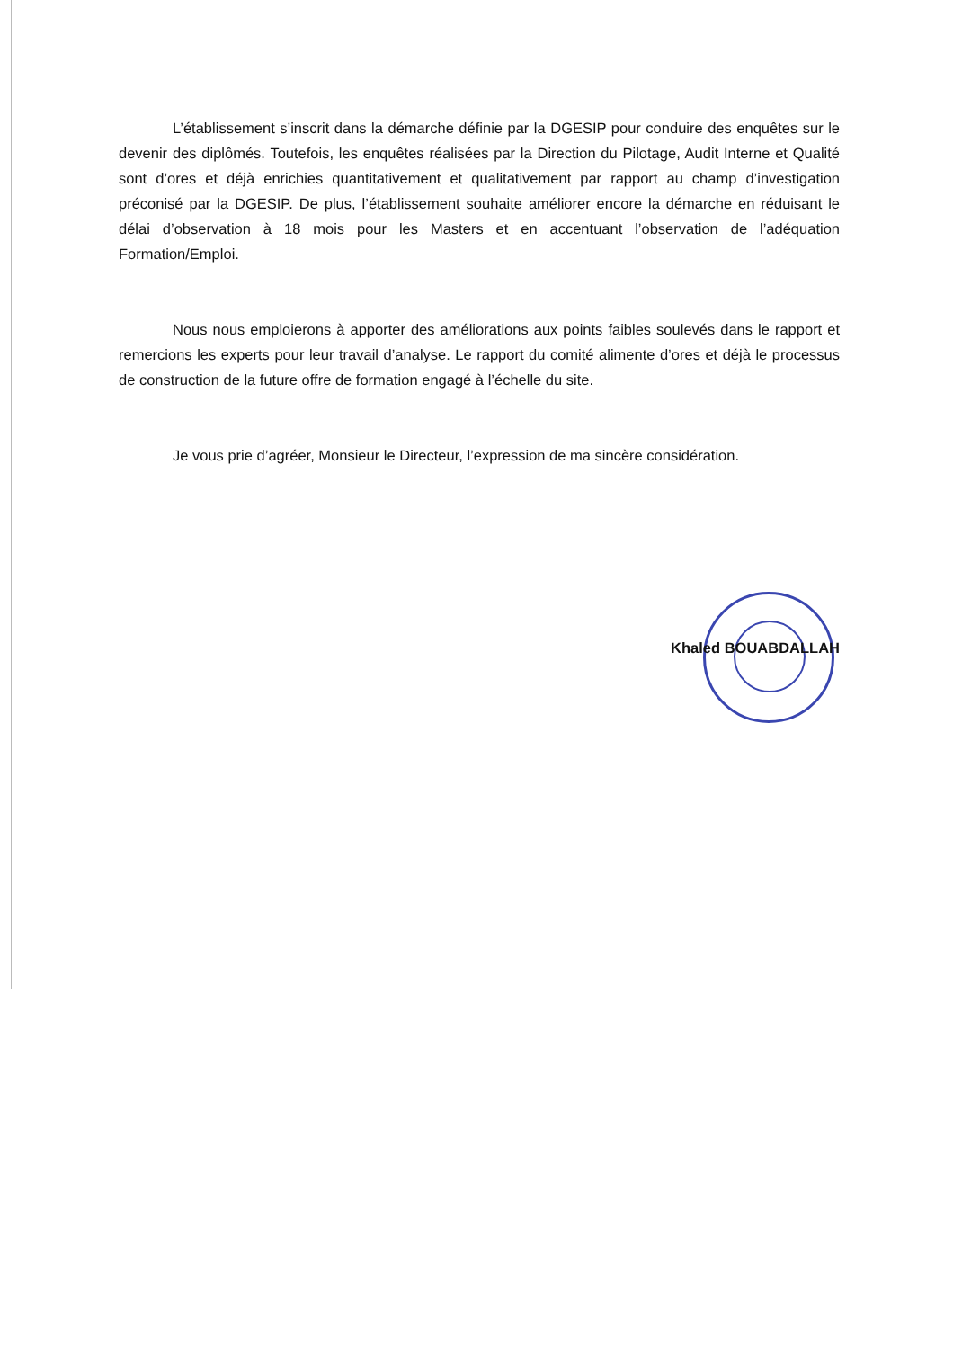L’établissement s’inscrit dans la démarche définie par la DGESIP pour conduire des enquêtes sur le devenir des diplômés. Toutefois, les enquêtes réalisées par la Direction du Pilotage, Audit Interne et Qualité sont d’ores et déjà enrichies quantitativement et qualitativement par rapport au champ d’investigation préconisé par la DGESIP. De plus, l’établissement souhaite améliorer encore la démarche en réduisant le délai d’observation à 18 mois pour les Masters et en accentuant l’observation de l’adéquation Formation/Emploi.
Nous nous emploierons à apporter des améliorations aux points faibles soulevés dans le rapport et remercions les experts pour leur travail d’analyse. Le rapport du comité alimente d’ores et déjà le processus de construction de la future offre de formation engagé à l’échelle du site.
Je vous prie d’agréer, Monsieur le Directeur, l’expression de ma sincère considération.
Khaled BOUABDALLAH